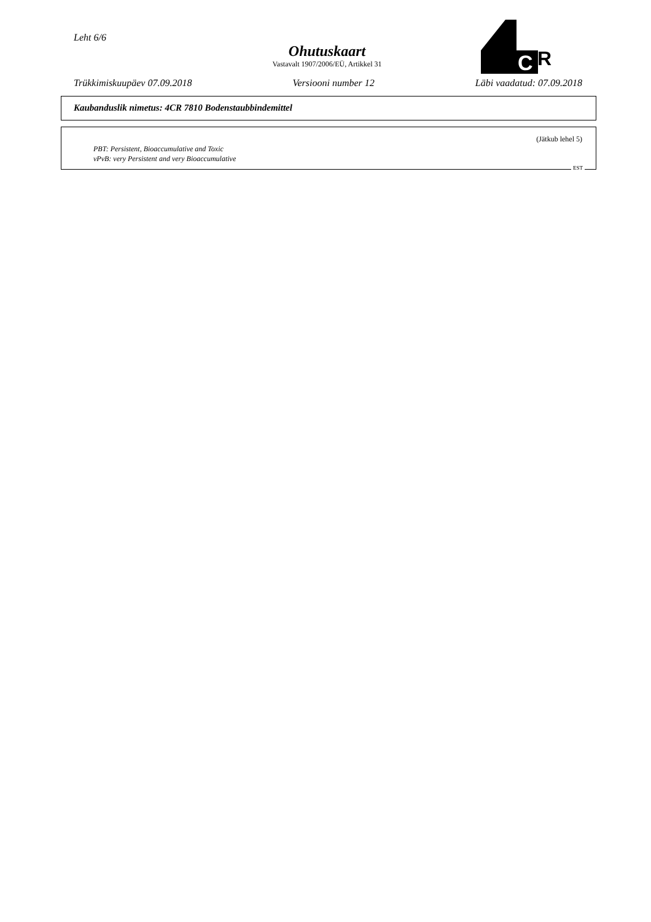Leht 6/6
Ohutuskaart
Vastavalt 1907/2006/EÜ, Artikkel 31
C
R
Trükkimiskuupäev 07.09.2018 Versiooni number 12 Läbi vaadatud: 07.09.2018
Kaubanduslik nimetus: 4CR 7810 Bodenstaubbindemittel
(Jätkub lehel 5)
PBT: Persistent, Bioaccumulative and Toxic
vPvB: very Persistent and very Bioaccumulative
EST